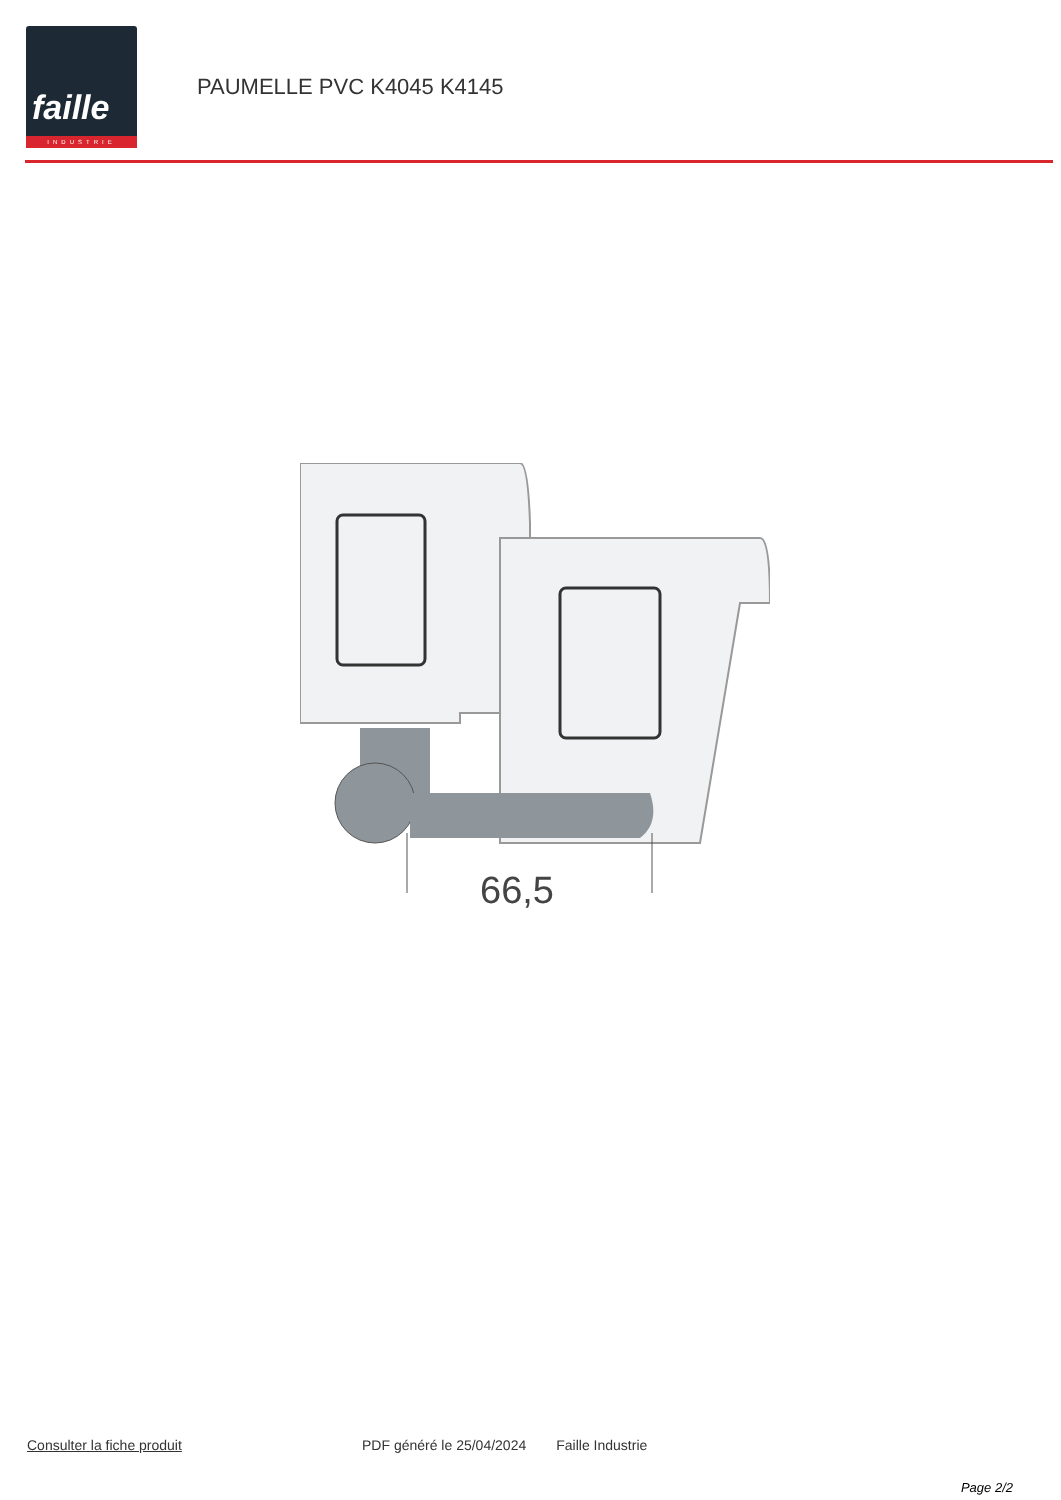faille
INDUSTRIE
PAUMELLE PVC K4045 K4145
66,5
Consulter la fiche produit PDF généré le 25/04/2024 Faille Industrie
Page 2/2